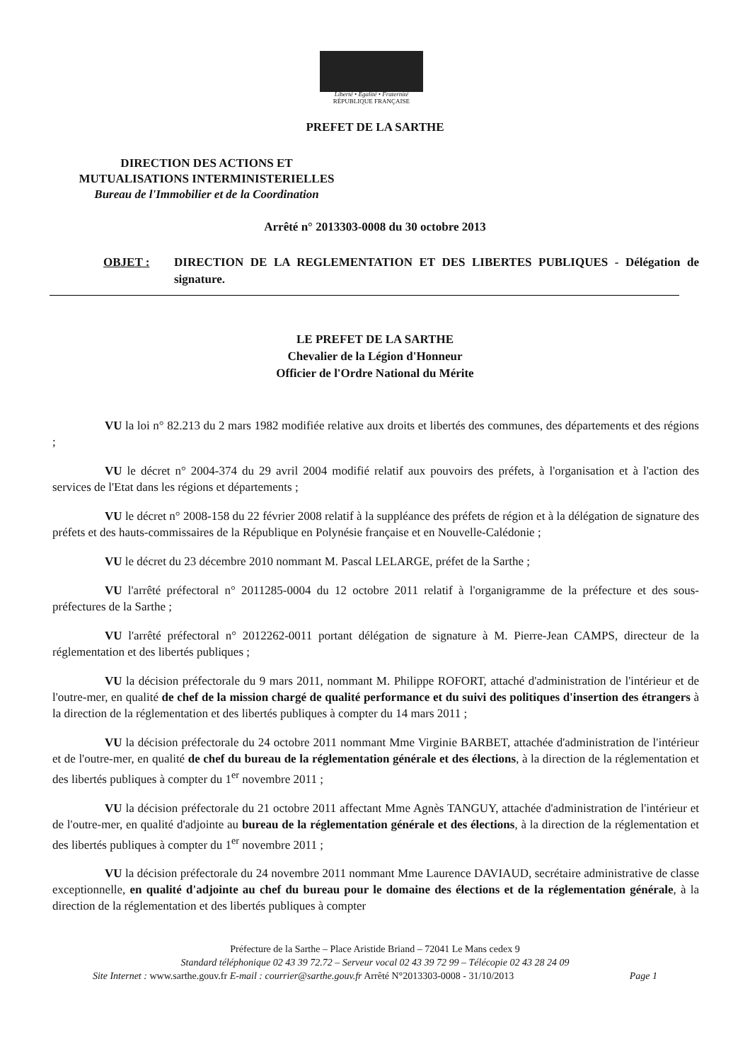Liberté • Égalité • Fraternité
RÉPUBLIQUE FRANÇAISE
PREFET DE LA SARTHE
DIRECTION DES ACTIONS ET
MUTUALISATIONS INTERMINISTERIELLES
Bureau de l'Immobilier et de la Coordination
Arrêté n° 2013303-0008 du 30 octobre 2013
OBJET : DIRECTION DE LA REGLEMENTATION ET DES LIBERTES PUBLIQUES - Délégation de signature.
LE PREFET DE LA SARTHE
Chevalier de la Légion d'Honneur
Officier de l'Ordre National du Mérite
VU la loi n° 82.213 du 2 mars 1982 modifiée relative aux droits et libertés des communes, des départements et des régions ;
VU le décret n° 2004-374 du 29 avril 2004 modifié relatif aux pouvoirs des préfets, à l'organisation et à l'action des services de l'Etat dans les régions et départements ;
VU le décret n° 2008-158 du 22 février 2008 relatif à la suppléance des préfets de région et à la délégation de signature des préfets et des hauts-commissaires de la République en Polynésie française et en Nouvelle-Calédonie ;
VU le décret du 23 décembre 2010 nommant M. Pascal LELARGE, préfet de la Sarthe ;
VU l'arrêté préfectoral n° 2011285-0004 du 12 octobre 2011 relatif à l'organigramme de la préfecture et des sous-préfectures de la Sarthe ;
VU l'arrêté préfectoral n° 2012262-0011 portant délégation de signature à M. Pierre-Jean CAMPS, directeur de la réglementation et des libertés publiques ;
VU la décision préfectorale du 9 mars 2011, nommant M. Philippe ROFORT, attaché d'administration de l'intérieur et de l'outre-mer, en qualité de chef de la mission chargé de qualité performance et du suivi des politiques d'insertion des étrangers à la direction de la réglementation et des libertés publiques à compter du 14 mars 2011 ;
VU la décision préfectorale du 24 octobre 2011 nommant Mme Virginie BARBET, attachée d'administration de l'intérieur et de l'outre-mer, en qualité de chef du bureau de la réglementation générale et des élections, à la direction de la réglementation et des libertés publiques à compter du 1<sup>er</sup> novembre 2011 ;
VU la décision préfectorale du 21 octobre 2011 affectant Mme Agnès TANGUY, attachée d'administration de l'intérieur et de l'outre-mer, en qualité d'adjointe au bureau de la réglementation générale et des élections, à la direction de la réglementation et des libertés publiques à compter du 1<sup>er</sup> novembre 2011 ;
VU la décision préfectorale du 24 novembre 2011 nommant Mme Laurence DAVIAUD, secrétaire administrative de classe exceptionnelle, en qualité d'adjointe au chef du bureau pour le domaine des élections et de la réglementation générale, à la direction de la réglementation et des libertés publiques à compter
Préfecture de la Sarthe – Place Aristide Briand – 72041 Le Mans cedex 9
Standard téléphonique 02 43 39 72.72 – Serveur vocal 02 43 39 72 99 – Télécopie 02 43 28 24 09
Site Internet : www.sarthe.gouv.fr E-mail : courrier@sarthe.gouv.fr Arrêté N°2013303-0008 - 31/10/2013 Page 1